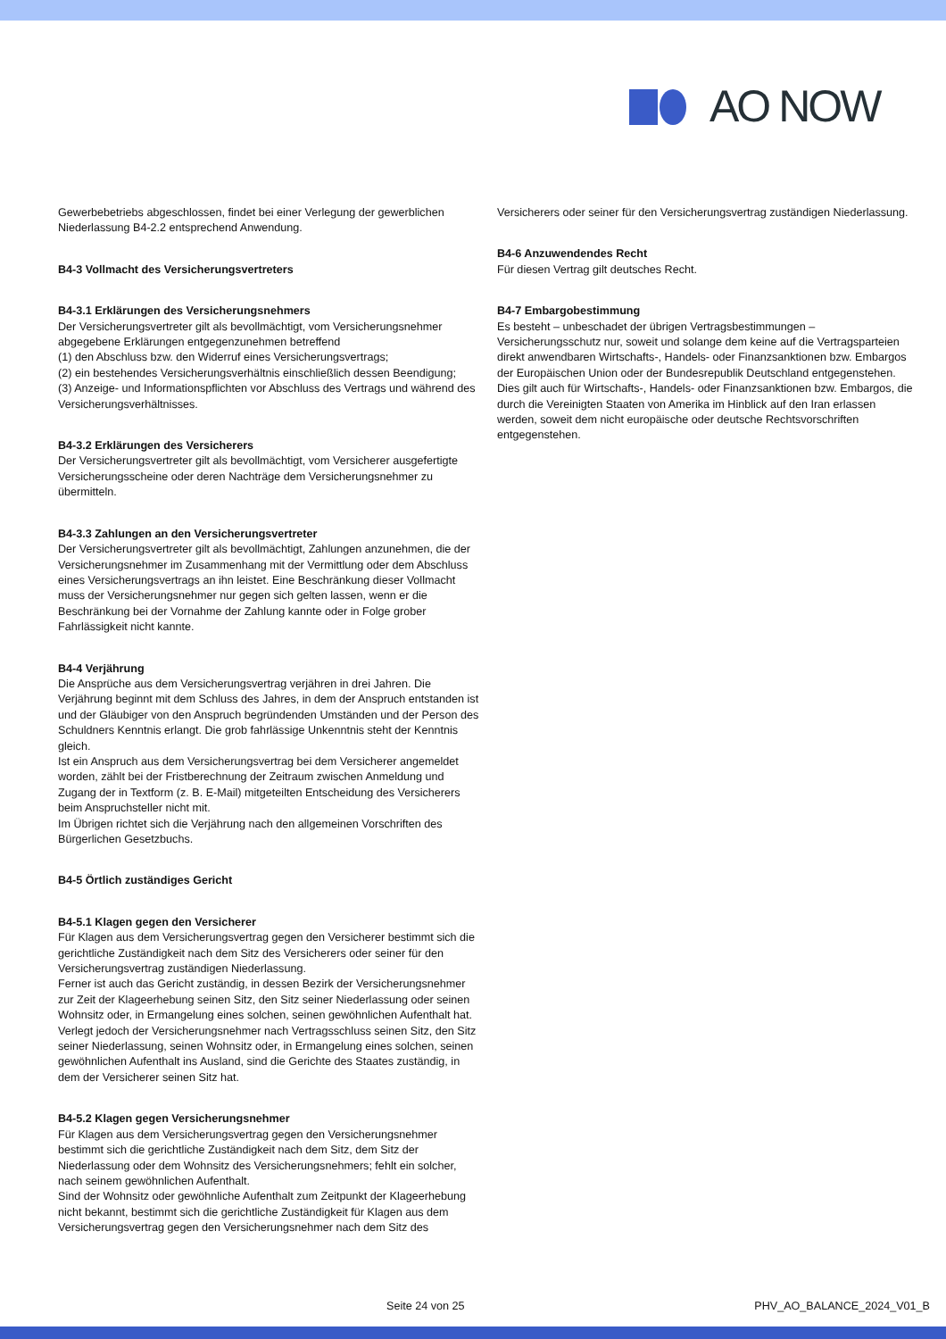AO NOW
Gewerbebetriebs abgeschlossen, findet bei einer Verlegung der gewerblichen Niederlassung B4-2.2 entsprechend Anwendung.
B4-3 Vollmacht des Versicherungsvertreters
B4-3.1 Erklärungen des Versicherungsnehmers
Der Versicherungsvertreter gilt als bevollmächtigt, vom Versicherungsnehmer abgegebene Erklärungen entgegenzunehmen betreffend
(1) den Abschluss bzw. den Widerruf eines Versicherungsvertrags;
(2) ein bestehendes Versicherungsverhältnis einschließlich dessen Beendigung;
(3) Anzeige- und Informationspflichten vor Abschluss des Vertrags und während des Versicherungsverhältnisses.
B4-3.2 Erklärungen des Versicherers
Der Versicherungsvertreter gilt als bevollmächtigt, vom Versicherer ausgefertigte Versicherungsscheine oder deren Nachträge dem Versicherungsnehmer zu übermitteln.
B4-3.3 Zahlungen an den Versicherungsvertreter
Der Versicherungsvertreter gilt als bevollmächtigt, Zahlungen anzunehmen, die der Versicherungsnehmer im Zusammenhang mit der Vermittlung oder dem Abschluss eines Versicherungsvertrags an ihn leistet. Eine Beschränkung dieser Vollmacht muss der Versicherungsnehmer nur gegen sich gelten lassen, wenn er die Beschränkung bei der Vornahme der Zahlung kannte oder in Folge grober Fahrlässigkeit nicht kannte.
B4-4 Verjährung
Die Ansprüche aus dem Versicherungsvertrag verjähren in drei Jahren. Die Verjährung beginnt mit dem Schluss des Jahres, in dem der Anspruch entstanden ist und der Gläubiger von den Anspruch begründenden Umständen und der Person des Schuldners Kenntnis erlangt. Die grob fahrlässige Unkenntnis steht der Kenntnis gleich.
Ist ein Anspruch aus dem Versicherungsvertrag bei dem Versicherer angemeldet worden, zählt bei der Fristberechnung der Zeitraum zwischen Anmeldung und Zugang der in Textform (z. B. E-Mail) mitgeteilten Entscheidung des Versicherers beim Anspruchsteller nicht mit.
Im Übrigen richtet sich die Verjährung nach den allgemeinen Vorschriften des Bürgerlichen Gesetzbuchs.
B4-5 Örtlich zuständiges Gericht
B4-5.1 Klagen gegen den Versicherer
Für Klagen aus dem Versicherungsvertrag gegen den Versicherer bestimmt sich die gerichtliche Zuständigkeit nach dem Sitz des Versicherers oder seiner für den Versicherungsvertrag zuständigen Niederlassung.
Ferner ist auch das Gericht zuständig, in dessen Bezirk der Versicherungsnehmer zur Zeit der Klageerhebung seinen Sitz, den Sitz seiner Niederlassung oder seinen Wohnsitz oder, in Ermangelung eines solchen, seinen gewöhnlichen Aufenthalt hat.
Verlegt jedoch der Versicherungsnehmer nach Vertragsschluss seinen Sitz, den Sitz seiner Niederlassung, seinen Wohnsitz oder, in Ermangelung eines solchen, seinen gewöhnlichen Aufenthalt ins Ausland, sind die Gerichte des Staates zuständig, in dem der Versicherer seinen Sitz hat.
B4-5.2 Klagen gegen Versicherungsnehmer
Für Klagen aus dem Versicherungsvertrag gegen den Versicherungsnehmer bestimmt sich die gerichtliche Zuständigkeit nach dem Sitz, dem Sitz der Niederlassung oder dem Wohnsitz des Versicherungsnehmers; fehlt ein solcher, nach seinem gewöhnlichen Aufenthalt.
Sind der Wohnsitz oder gewöhnliche Aufenthalt zum Zeitpunkt der Klageerhebung nicht bekannt, bestimmt sich die gerichtliche Zuständigkeit für Klagen aus dem Versicherungsvertrag gegen den Versicherungsnehmer nach dem Sitz des
Versicherers oder seiner für den Versicherungsvertrag zuständigen Niederlassung.
B4-6 Anzuwendendes Recht
Für diesen Vertrag gilt deutsches Recht.
B4-7 Embargobestimmung
Es besteht – unbeschadet der übrigen Vertragsbestimmungen – Versicherungsschutz nur, soweit und solange dem keine auf die Vertragsparteien direkt anwendbaren Wirtschafts-, Handels- oder Finanzsanktionen bzw. Embargos der Europäischen Union oder der Bundesrepublik Deutschland entgegenstehen.
Dies gilt auch für Wirtschafts-, Handels- oder Finanzsanktionen bzw. Embargos, die durch die Vereinigten Staaten von Amerika im Hinblick auf den Iran erlassen werden, soweit dem nicht europäische oder deutsche Rechtsvorschriften entgegenstehen.
Seite 24 von 25 PHV_AO_BALANCE_2024_V01_B